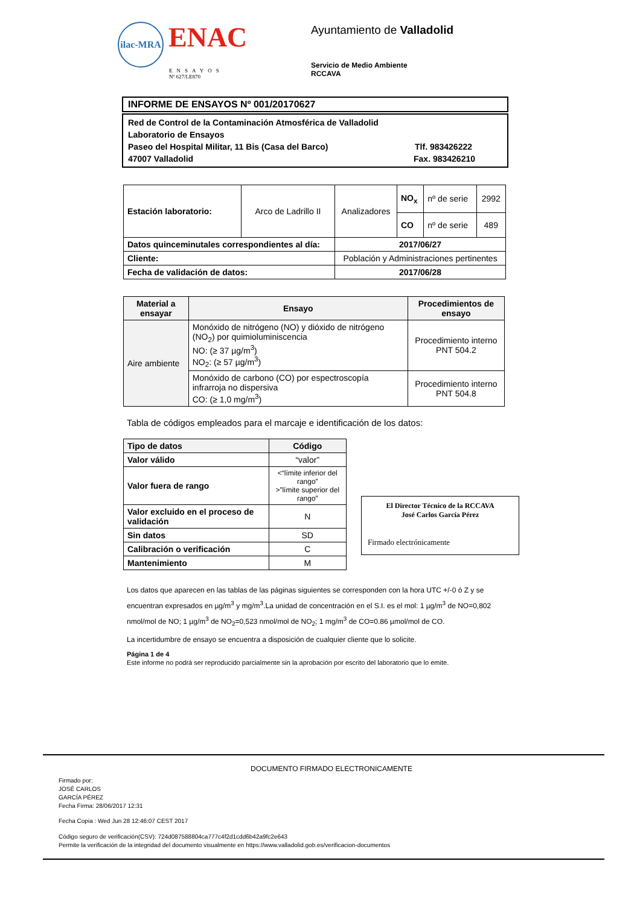ilac-MRA ENAC
ENSAYOS
Nº 627/LE870
Ayuntamiento de Valladolid
Servicio de Medio Ambiente
RCCAVA
INFORME DE ENSAYOS Nº 001/20170627
Red de Control de la Contaminación Atmosférica de Valladolid
Laboratorio de Ensayos
Paseo del Hospital Militar, 11 Bis (Casa del Barco) Tlf. 983426222
47007 Valladolid Fax. 983426210
| Estación laboratorio: | Arco de Ladrillo II | Analizadores | NO<sub>x</sub> | nº de serie | 2992 |
| | | | CO | nº de serie | 489 |
| Datos quinceminutales correspondientes al día: | | 2017/06/27 | | | |
| Cliente: | | Población y Administraciones pertinentes | | | |
| Fecha de validación de datos: | | 2017/06/28 | | | |
| Material a ensayar | Ensayo | Procedimientos de ensayo |
| --- | --- | --- |
| Aire ambiente | Monóxido de nitrógeno (NO) y dióxido de nitrógeno (NO<sub>2</sub>) por quimioluminiscencia NO: (≥ 37 µg/m<sup>3</sup>) NO<sub>2</sub>: (≥ 57 µg/m<sup>3</sup>) | Procedimiento interno PNT 504.2 |
| | Monóxido de carbono (CO) por espectroscopía infrarroja no dispersiva CO: (≥ 1,0 mg/m<sup>3</sup>) | Procedimiento interno PNT 504.8 |
Tabla de códigos empleados para el marcaje e identificación de los datos:
| Tipo de datos | Código |
| --- | --- |
| Valor válido | “valor” |
| Valor fuera de rango | <“límite inferior del rango” >”límite superior del rango” |
| Valor excluido en el proceso de validación | N |
| Sin datos | SD |
| Calibración o verificación | C |
| Mantenimiento | M |
El Director Técnico de la RCCAVA
José Carlos García Pérez
Firmado electrónicamente
Los datos que aparecen en las tablas de las páginas siguientes se corresponden con la hora UTC +/-0 ó Z y se encuentran expresados en µg/m<sup>3</sup> y mg/m<sup>3</sup>.La unidad de concentración en el S.I. es el mol: 1 µg/m<sup>3</sup> de NO=0,802 nmol/mol de NO; 1 µg/m<sup>3</sup> de NO<sub>2</sub>=0,523 nmol/mol de NO<sub>2</sub>; 1 mg/m<sup>3</sup> de CO=0.86 µmol/mol de CO.
La incertidumbre de ensayo se encuentra a disposición de cualquier cliente que lo solicite.
Página 1 de 4
Este informe no podrá ser reproducido parcialmente sin la aprobación por escrito del laboratorio que lo emite.
DOCUMENTO FIRMADO ELECTRONICAMENTE
Firmado por:
JOSÉ CARLOS
GARCÍA PÉREZ
Fecha Firma: 28/06/2017 12:31
Fecha Copia : Wed Jun 28 12:46:07 CEST 2017
Código seguro de verificación(CSV): 724d087588804ca777c4f2d1cdd6b42a9fc2e643
Permite la verificación de la integridad del documento visualmente en https://www.valladolid.gob.es/verificacion-documentos